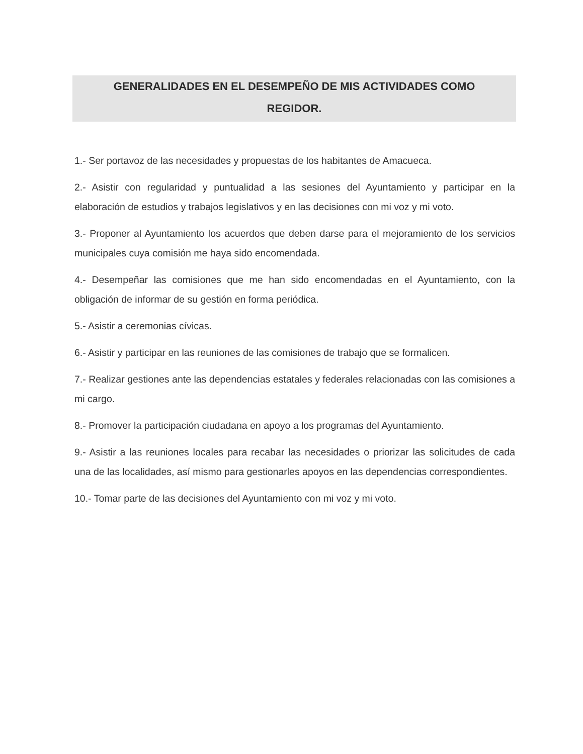GENERALIDADES EN EL DESEMPEÑO DE MIS ACTIVIDADES COMO
REGIDOR.
1.- Ser portavoz de las necesidades y propuestas de los habitantes de Amacueca.
2.- Asistir con regularidad y puntualidad a las sesiones del Ayuntamiento y participar en la elaboración de estudios y trabajos legislativos y en las decisiones con mi voz y mi voto.
3.- Proponer al Ayuntamiento los acuerdos que deben darse para el mejoramiento de los servicios municipales cuya comisión me haya sido encomendada.
4.- Desempeñar las comisiones que me han sido encomendadas en el Ayuntamiento, con la obligación de informar de su gestión en forma periódica.
5.- Asistir a ceremonias cívicas.
6.- Asistir y participar en las reuniones de las comisiones de trabajo que se formalicen.
7.- Realizar gestiones ante las dependencias estatales y federales relacionadas con las comisiones a mi cargo.
8.- Promover la participación ciudadana en apoyo a los programas del Ayuntamiento.
9.- Asistir a las reuniones locales para recabar las necesidades o priorizar las solicitudes de cada una de las localidades, así mismo para gestionarles apoyos en las dependencias correspondientes.
10.- Tomar parte de las decisiones del Ayuntamiento con mi voz y mi voto.